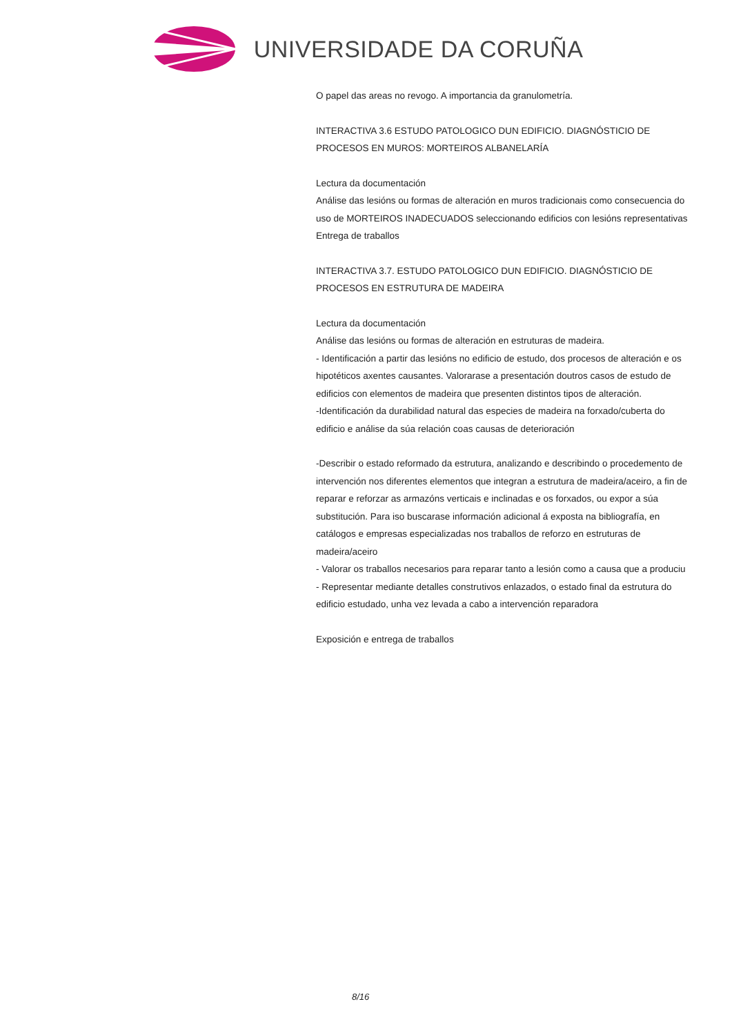UNIVERSIDADE DA CORUÑA
O papel das areas no revogo. A importancia da granulometría.
INTERACTIVA 3.6 ESTUDO PATOLOGICO DUN EDIFICIO. DIAGNÓSTICIO DE PROCESOS EN MUROS: MORTEIROS ALBANELARÍA
Lectura da documentación
Análise das lesións ou formas de alteración en muros tradicionais como consecuencia do uso de MORTEIROS INADECUADOS seleccionando edificios con lesións representativas
Entrega de traballos
INTERACTIVA 3.7. ESTUDO PATOLOGICO DUN EDIFICIO. DIAGNÓSTICIO DE PROCESOS EN ESTRUTURA DE MADEIRA
Lectura da documentación
Análise das lesións ou formas de alteración en estruturas de madeira.
- Identificación a partir das lesións no edificio de estudo, dos procesos de alteración e os hipotéticos axentes causantes. Valorarase a presentación doutros casos de estudo de edificios con elementos de madeira que presenten distintos tipos de alteración.
-Identificación da durabilidad natural das especies de madeira na forxado/cuberta do edificio e análise da súa relación coas causas de deterioración
-Describir o estado reformado da estrutura, analizando e describindo o procedemento de intervención nos diferentes elementos que integran a estrutura de madeira/aceiro, a fin de reparar e reforzar as armazóns verticais e inclinadas e os forxados, ou expor a súa substitución. Para iso buscarase información adicional á exposta na bibliografía, en catálogos e empresas especializadas nos traballos de reforzo en estruturas de madeira/aceiro
- Valorar os traballos necesarios para reparar tanto a lesión como a causa que a produciu
- Representar mediante detalles construtivos enlazados, o estado final da estrutura do edificio estudado, unha vez levada a cabo a intervención reparadora
Exposición e entrega de traballos
8/16